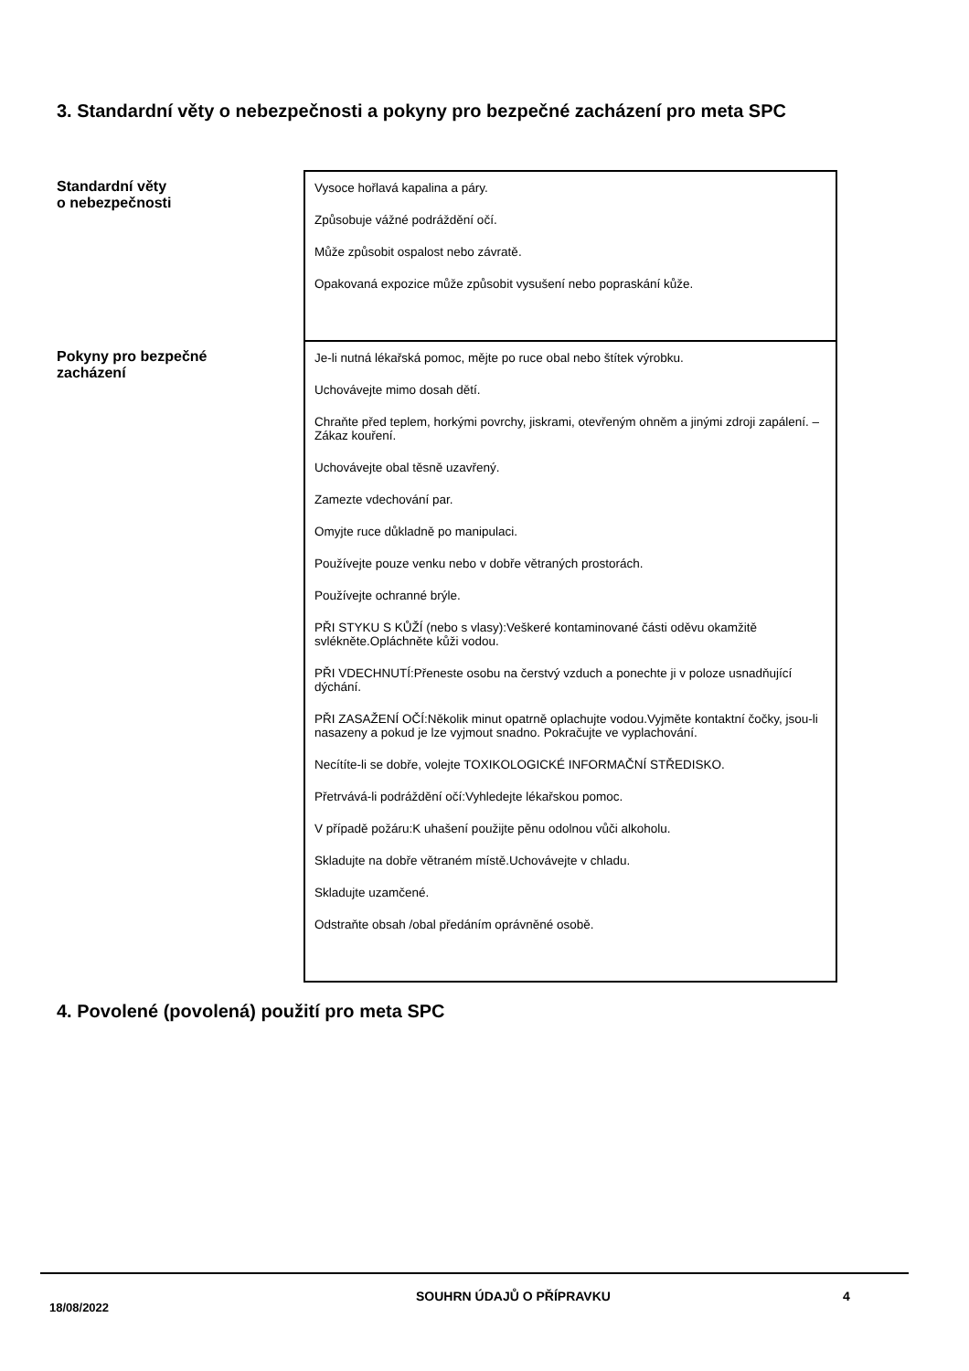3. Standardní věty o nebezpečnosti a pokyny pro bezpečné zacházení pro meta SPC
| Standardní věty o nebezpečnosti | Vysoce hořlavá kapalina a páry. Způsobuje vážné podráždění očí. Může způsobit ospalost nebo závratě. Opakovaná expozice může způsobit vysušení nebo popraskání kůže. |
| Pokyny pro bezpečné zacházení | Je-li nutná lékařská pomoc, mějte po ruce obal nebo štítek výrobku. Uchovávejte mimo dosah dětí. Chraňte před teplem, horkými povrchy, jiskrami, otevřeným ohněm a jinými zdroji zapálení. – Zákaz kouření. Uchovávejte obal těsně uzavřený. Zamezte vdechování par. Omyjte ruce důkladně po manipulaci. Používejte pouze venku nebo v dobře větraných prostorách. Používejte ochranné brýle. PŘI STYKU S KŮŽÍ (nebo s vlasy):Veškeré kontaminované části oděvu okamžitě svlékněte.Opláchněte kůži vodou. PŘI VDECHNUTÍ:Přeneste osobu na čerstvý vzduch a ponechte ji v poloze usnadňující dýchání. PŘI ZASAŽENÍ OČÍ:Několik minut opatrně oplachujte vodou.Vyjměte kontaktní čočky, jsou-li nasazeny a pokud je lze vyjmout snadno. Pokračujte ve vyplachování. Necítíte-li se dobře, volejte TOXIKOLOGICKÉ INFORMAČNÍ STŘEDISKO. Přetrvává-li podráždění očí:Vyhledejte lékařskou pomoc. V případě požáru:K uhašení použijte pěnu odolnou vůči alkoholu. Skladujte na dobře větraném místě.Uchovávejte v chladu. Skladujte uzamčené. Odstraňte obsah /obal předáním oprávněné osobě. |
4. Povolené (povolená) použití pro meta SPC
18/08/2022
SOUHRN ÚDAJŮ O PŘÍPRAVKU 4